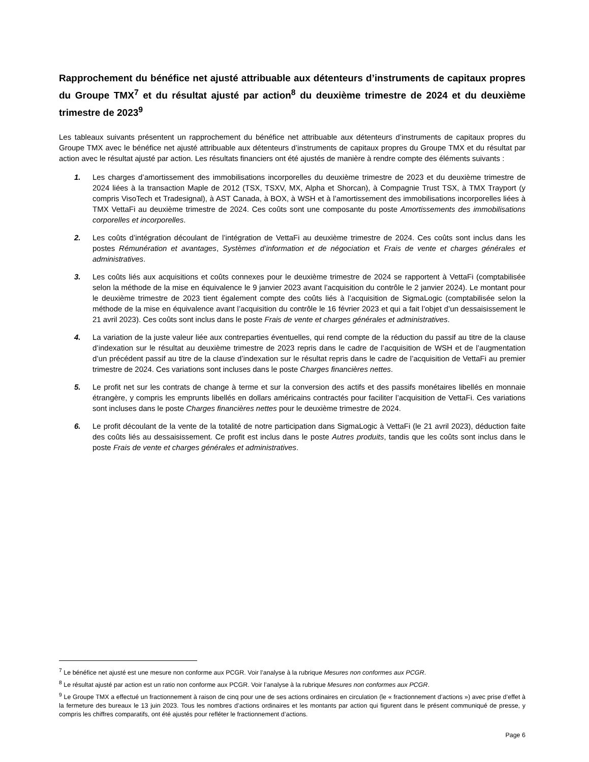Rapprochement du bénéfice net ajusté attribuable aux détenteurs d’instruments de capitaux propres du Groupe TMX<sup>7</sup> et du résultat ajusté par action<sup>8</sup> du deuxième trimestre de 2024 et du deuxième trimestre de 2023<sup>9</sup>
Les tableaux suivants présentent un rapprochement du bénéfice net attribuable aux détenteurs d’instruments de capitaux propres du Groupe TMX avec le bénéfice net ajusté attribuable aux détenteurs d’instruments de capitaux propres du Groupe TMX et du résultat par action avec le résultat ajusté par action. Les résultats financiers ont été ajustés de manière à rendre compte des éléments suivants :
1. Les charges d’amortissement des immobilisations incorporelles du deuxième trimestre de 2023 et du deuxième trimestre de 2024 liées à la transaction Maple de 2012 (TSX, TSXV, MX, Alpha et Shorcan), à Compagnie Trust TSX, à TMX Trayport (y compris VisoTech et Tradesignal), à AST Canada, à BOX, à WSH et à l’amortissement des immobilisations incorporelles liées à TMX VettaFi au deuxième trimestre de 2024. Ces coûts sont une composante du poste Amortissements des immobilisations corporelles et incorporelles.
2. Les coûts d’intégration découlant de l’intégration de VettaFi au deuxième trimestre de 2024. Ces coûts sont inclus dans les postes Rémunération et avantages, Systèmes d’information et de négociation et Frais de vente et charges générales et administratives.
3. Les coûts liés aux acquisitions et coûts connexes pour le deuxième trimestre de 2024 se rapportent à VettaFi (comptabilisée selon la méthode de la mise en équivalence le 9 janvier 2023 avant l’acquisition du contrôle le 2 janvier 2024). Le montant pour le deuxième trimestre de 2023 tient également compte des coûts liés à l’acquisition de SigmaLogic (comptabilisée selon la méthode de la mise en équivalence avant l’acquisition du contrôle le 16 février 2023 et qui a fait l’objet d’un dessaisissement le 21 avril 2023). Ces coûts sont inclus dans le poste Frais de vente et charges générales et administratives.
4. La variation de la juste valeur liée aux contreparties éventuelles, qui rend compte de la réduction du passif au titre de la clause d’indexation sur le résultat au deuxième trimestre de 2023 repris dans le cadre de l’acquisition de WSH et de l’augmentation d’un précédent passif au titre de la clause d’indexation sur le résultat repris dans le cadre de l’acquisition de VettaFi au premier trimestre de 2024. Ces variations sont incluses dans le poste Charges financières nettes.
5. Le profit net sur les contrats de change à terme et sur la conversion des actifs et des passifs monétaires libellés en monnaie étrangère, y compris les emprunts libellés en dollars américains contractés pour faciliter l’acquisition de VettaFi. Ces variations sont incluses dans le poste Charges financières nettes pour le deuxième trimestre de 2024.
6. Le profit découlant de la vente de la totalité de notre participation dans SigmaLogic à VettaFi (le 21 avril 2023), déduction faite des coûts liés au dessaisissement. Ce profit est inclus dans le poste Autres produits, tandis que les coûts sont inclus dans le poste Frais de vente et charges générales et administratives.
<sup>7</sup> Le bénéfice net ajusté est une mesure non conforme aux PCGR. Voir l’analyse à la rubrique Mesures non conformes aux PCGR.
<sup>8</sup> Le résultat ajusté par action est un ratio non conforme aux PCGR. Voir l’analyse à la rubrique Mesures non conformes aux PCGR.
<sup>9</sup> Le Groupe TMX a effectué un fractionnement à raison de cinq pour une de ses actions ordinaires en circulation (le « fractionnement d’actions ») avec prise d’effet à la fermeture des bureaux le 13 juin 2023. Tous les nombres d’actions ordinaires et les montants par action qui figurent dans le présent communiqué de presse, y compris les chiffres comparatifs, ont été ajustés pour refléter le fractionnement d’actions.
Page 6